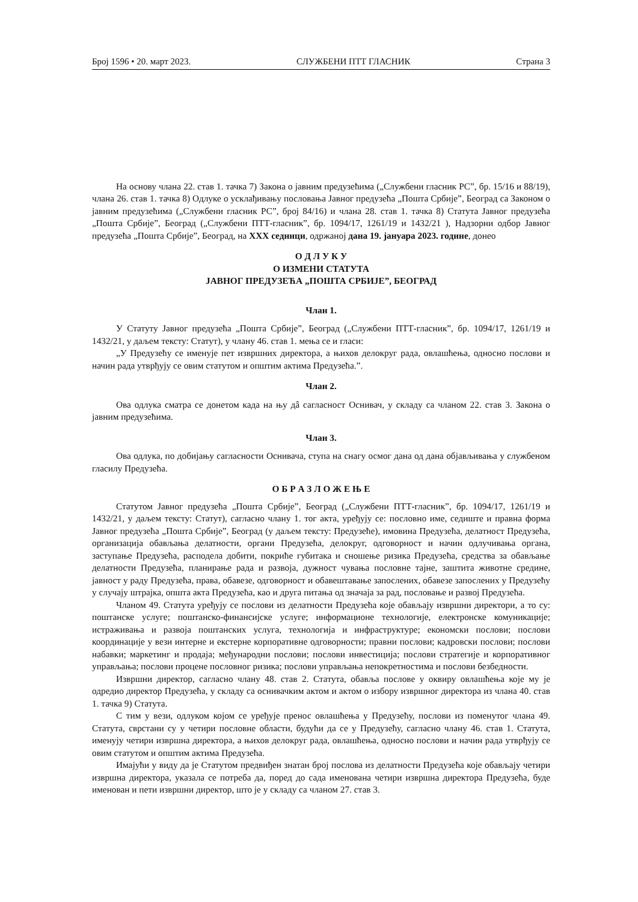Број 1596 • 20. март 2023. СЛУЖБЕНИ ПТТ ГЛАСНИК Страна 3
На основу члана 22. став 1. тачка 7) Закона о јавним предузећима („Службени гласник РС”, бр. 15/16 и 88/19), члана 26. став 1. тачка 8) Одлуке о усклађивању пословања Јавног предузећа „Пошта Србије”, Београд са Законом о јавним предузећима („Службени гласник РС”, број 84/16) и члана 28. став 1. тачка 8) Статута Јавног предузећа „Пошта Србије”, Београд („Службени ПТТ-гласник”, бр. 1094/17, 1261/19 и 1432/21 ), Надзорни одбор Јавног предузећа „Пошта Србије”, Београд, на XXX седници, одржаној дана 19. јануара 2023. године, донео
О Д Л У К У
О ИЗМЕНИ СТАТУТА
ЈАВНОГ ПРЕДУЗЕЋА „ПОШТА СРБИЈЕ”, БЕОГРАД
Члан 1.
У Статуту Јавног предузећа „Пошта Србије”, Београд („Службени ПТТ-гласник”, бр. 1094/17, 1261/19 и 1432/21, у даљем тексту: Статут), у члану 46. став 1. мења се и гласи:
„У Предузећу се именује пет извршних директора, а њихов делокруг рада, овлашћења, односно послови и начин рада утврђују се овим статутом и општим актима Предузећа.”.
Члан 2.
Ова одлука сматра се донетом када на њу дâ сагласност Оснивач, у складу са чланом 22. став 3. Закона о јавним предузећима.
Члан 3.
Ова одлука, по добијању сагласности Оснивача, ступа на снагу осмог дана од дана објављивања у службеном гласилу Предузећа.
О Б Р А З Л О Ж Е Њ Е
Статутом Јавног предузећа „Пошта Србије”, Београд („Службени ПТТ-гласник”, бр. 1094/17, 1261/19 и 1432/21, у даљем тексту: Статут), сагласно члану 1. тог акта, уређују се: пословно име, седиште и правна форма Јавног предузећа „Пошта Србије”, Београд (у даљем тексту: Предузеће), имовина Предузећа, делатност Предузећа, организација обављања делатности, органи Предузећа, делокруг, одговорност и начин одлучивања органа, заступање Предузећа, расподела добити, покриће губитака и сношење ризика Предузећа, средства за обављање делатности Предузећа, планирање рада и развоја, дужност чувања пословне тајне, заштита животне средине, јавност у раду Предузећа, права, обавезе, одговорност и обавештавање запослених, обавезе запослених у Предузећу у случају штрајка, општа акта Предузећа, као и друга питања од значаја за рад, пословање и развој Предузећа.
Чланом 49. Статута уређују се послови из делатности Предузећа које обављају извршни директори, а то су: поштанске услуге; поштанско-финансијске услуге; информационе технологије, електронске комуникације; истраживања и развоја поштанских услуга, технологија и инфраструктуре; економски послови; послови координације у вези интерне и екстерне корпоративне одговорности; правни послови; кадровски послови; послови набавки; маркетинг и продаја; међународни послови; послови инвестиција; послови стратегије и корпоративног управљања; послови процене пословног ризика; послови управљања непокретностима и послови безбедности.
Извршни директор, сагласно члану 48. став 2. Статута, обавља послове у оквиру овлашћења које му је одредио директор Предузећа, у складу са оснивачким актом и актом о избору извршног директора из члана 40. став 1. тачка 9) Статута.
С тим у вези, одлуком којом се уређује пренос овлашћења у Предузећу, послови из поменутог члана 49. Статута, сврстани су у четири пословне области, будући да се у Предузећу, сагласно члану 46. став 1. Статута, именују четири извршна директора, а њихов делокруг рада, овлашћења, односно послови и начин рада утврђују се овим статутом и општим актима Предузећа.
Имајући у виду да је Статутом предвиђен знатан број послова из делатности Предузећа које обављају четири извршна директора, указала се потреба да, поред до сада именована четири извршна директора Предузећа, буде именован и пети извршни директор, што је у складу са чланом 27. став 3.